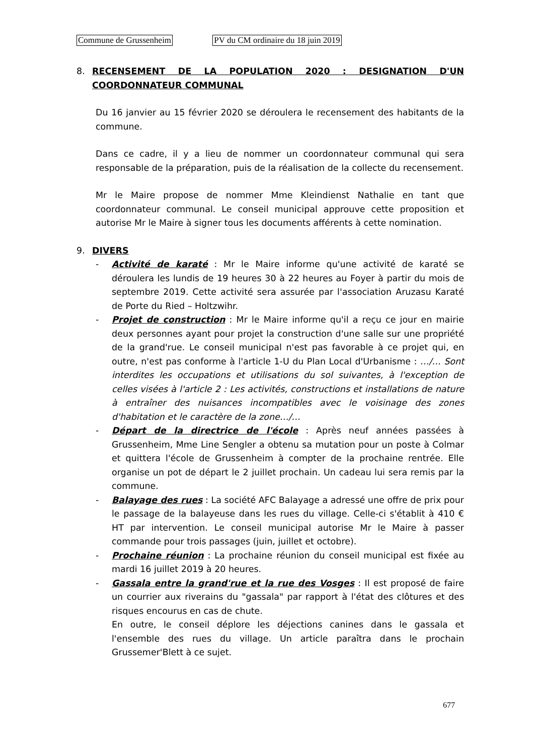Commune de Grussenheim PV du CM ordinaire du 18 juin 2019
8. RECENSEMENT DE LA POPULATION 2020 : DESIGNATION D'UN COORDONNATEUR COMMUNAL
Du 16 janvier au 15 février 2020 se déroulera le recensement des habitants de la commune.
Dans ce cadre, il y a lieu de nommer un coordonnateur communal qui sera responsable de la préparation, puis de la réalisation de la collecte du recensement.
Mr le Maire propose de nommer Mme Kleindienst Nathalie en tant que coordonnateur communal. Le conseil municipal approuve cette proposition et autorise Mr le Maire à signer tous les documents afférents à cette nomination.
9. DIVERS
- Activité de karaté : Mr le Maire informe qu'une activité de karaté se déroulera les lundis de 19 heures 30 à 22 heures au Foyer à partir du mois de septembre 2019. Cette activité sera assurée par l'association Aruzasu Karaté de Porte du Ried – Holtzwihr.
- Projet de construction : Mr le Maire informe qu'il a reçu ce jour en mairie deux personnes ayant pour projet la construction d'une salle sur une propriété de la grand'rue. Le conseil municipal n'est pas favorable à ce projet qui, en outre, n'est pas conforme à l'article 1-U du Plan Local d'Urbanisme : …/… Sont interdites les occupations et utilisations du sol suivantes, à l'exception de celles visées à l'article 2 : Les activités, constructions et installations de nature à entraîner des nuisances incompatibles avec le voisinage des zones d'habitation et le caractère de la zone…/…
- Départ de la directrice de l'école : Après neuf années passées à Grussenheim, Mme Line Sengler a obtenu sa mutation pour un poste à Colmar et quittera l'école de Grussenheim à compter de la prochaine rentrée. Elle organise un pot de départ le 2 juillet prochain. Un cadeau lui sera remis par la commune.
- Balayage des rues : La société AFC Balayage a adressé une offre de prix pour le passage de la balayeuse dans les rues du village. Celle-ci s'établit à 410 € HT par intervention. Le conseil municipal autorise Mr le Maire à passer commande pour trois passages (juin, juillet et octobre).
- Prochaine réunion : La prochaine réunion du conseil municipal est fixée au mardi 16 juillet 2019 à 20 heures.
- Gassala entre la grand'rue et la rue des Vosges : Il est proposé de faire un courrier aux riverains du "gassala" par rapport à l'état des clôtures et des risques encourus en cas de chute.
En outre, le conseil déplore les déjections canines dans le gassala et l'ensemble des rues du village. Un article paraîtra dans le prochain Grussemer'Blett à ce sujet.
677